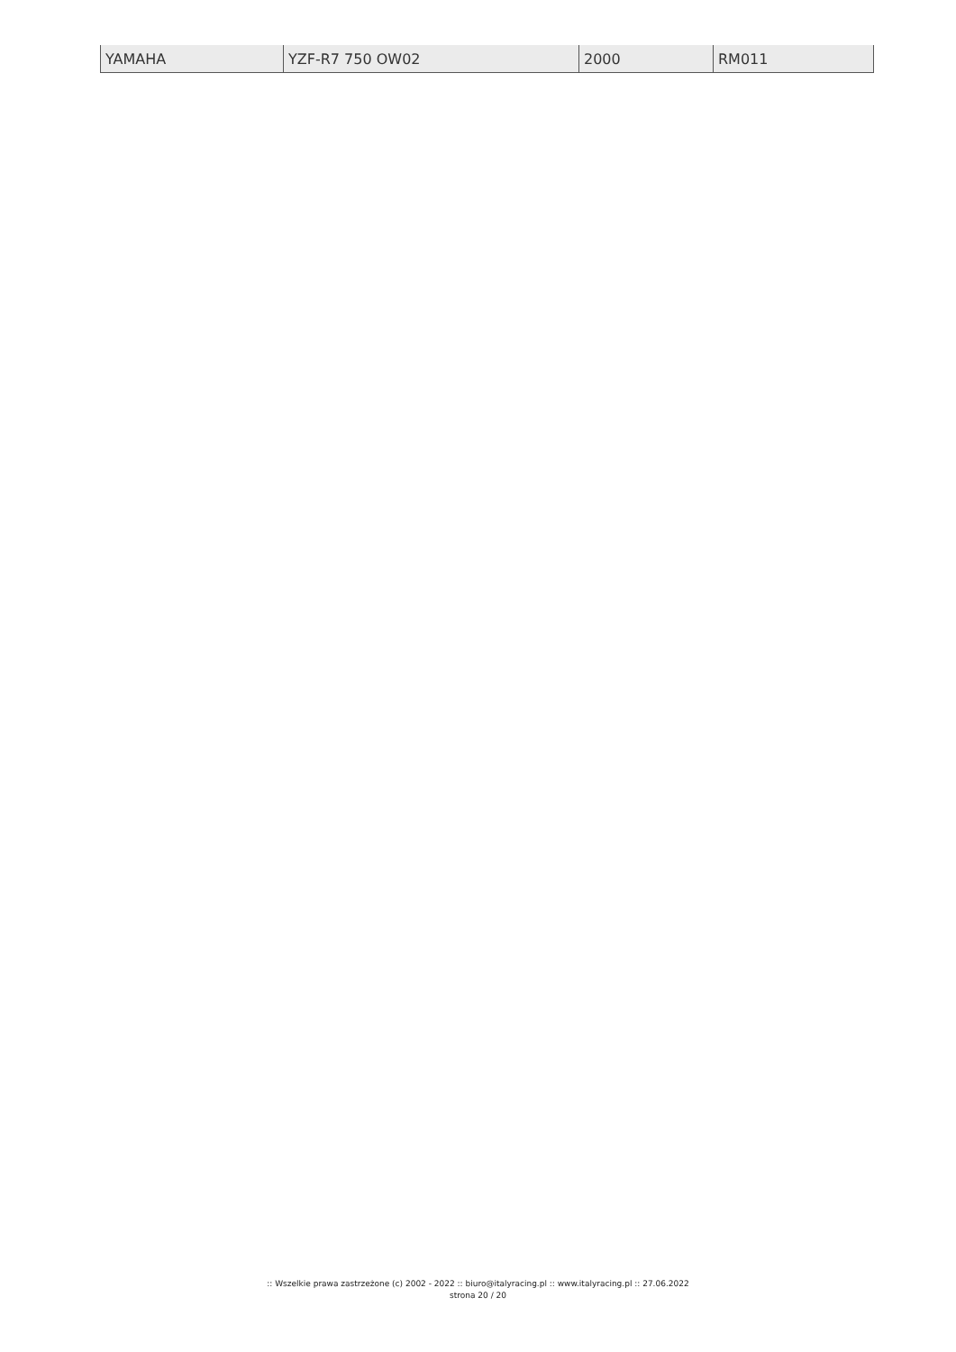| YAMAHA | YZF-R7 750 OW02 | 2000 | RM011 |
:: Wszelkie prawa zastrzeżone (c) 2002 - 2022 :: biuro@italyracing.pl :: www.italyracing.pl :: 27.06.2022
strona 20 / 20